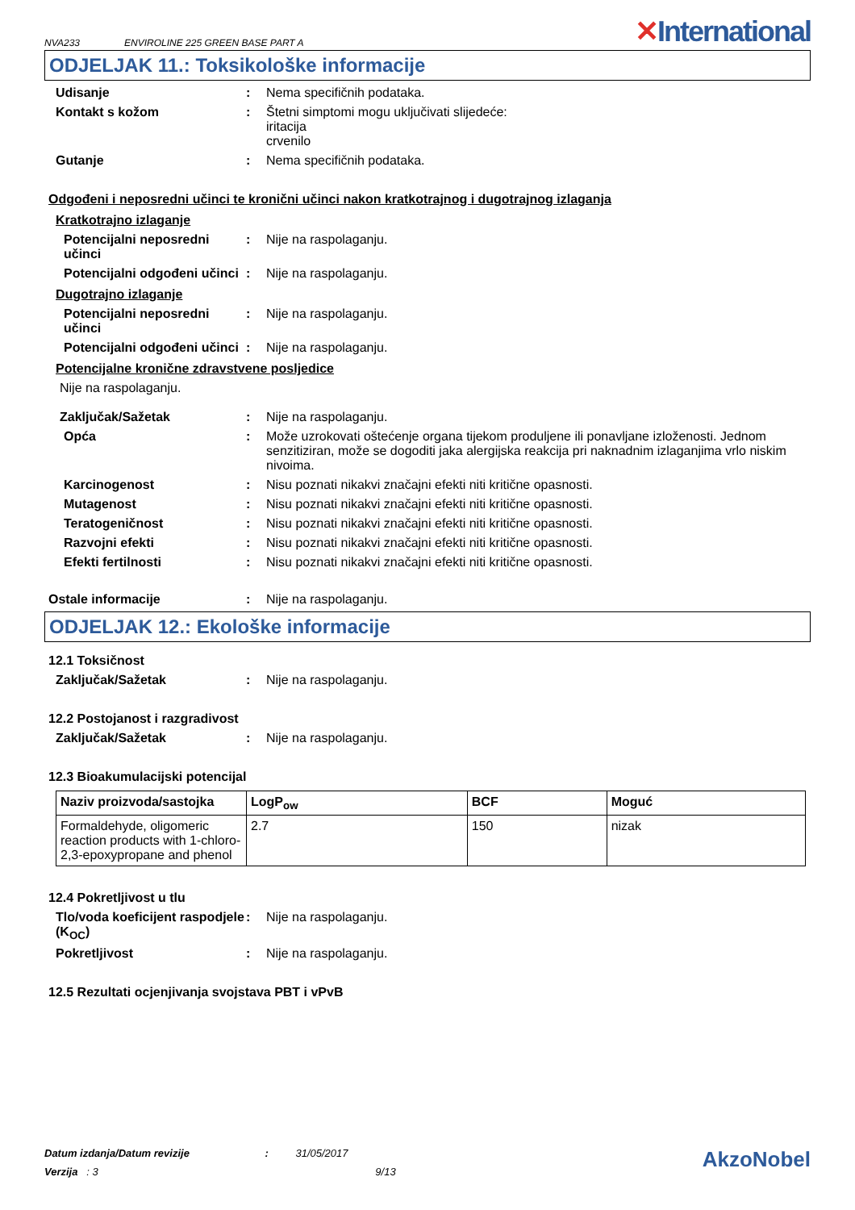NVA233
ENVIROLINE 225 GREEN BASE PART A
✕International
ODJELJAK 11.: Toksikološke informacije
Udisanje : Nema specifičnih podataka.
Kontakt s kožom : Štetni simptomi mogu uključivati slijedeće:
iritacija
crvenilo
Gutanje : Nema specifičnih podataka.
Odgođeni i neposredni učinci te kronični učinci nakon kratkotrajnog i dugotrajnog izlaganja
Kratkotrajno izlaganje
Potencijalni neposredni učinci
: Nije na raspolaganju.
Potencijalni odgođeni učinci
: Nije na raspolaganju.
Dugotrajno izlaganje
Potencijalni neposredni učinci
: Nije na raspolaganju.
Potencijalni odgođeni učinci
: Nije na raspolaganju.
Potencijalne kronične zdravstvene posljedice
Nije na raspolaganju.
Zaključak/Sažetak : Nije na raspolaganju.
Opća : Može uzrokovati oštećenje organa tijekom produljene ili ponavljane izloženosti. Jednom senzitiziran, može se dogoditi jaka alergijska reakcija pri naknadnim izlaganjima vrlo niskim nivoima.
Karcinogenost : Nisu poznati nikakvi značajni efekti niti kritične opasnosti.
Mutagenost : Nisu poznati nikakvi značajni efekti niti kritične opasnosti.
Teratogeničnost : Nisu poznati nikakvi značajni efekti niti kritične opasnosti.
Razvojni efekti : Nisu poznati nikakvi značajni efekti niti kritične opasnosti.
Efekti fertilnosti : Nisu poznati nikakvi značajni efekti niti kritične opasnosti.
Ostale informacije : Nije na raspolaganju.
ODJELJAK 12.: Ekološke informacije
12.1 Toksičnost
Zaključak/Sažetak : Nije na raspolaganju.
12.2 Postojanost i razgradivost
Zaključak/Sažetak : Nije na raspolaganju.
12.3 Bioakumulacijski potencijal
| Naziv proizvoda/sastojka | LogP<sub>ow</sub> | BCF | Moguć |
| --- | --- | --- | --- |
| Formaldehyde, oligomeric reaction products with 1-chloro-2,3-epoxypropane and phenol | 2.7 | 150 | nizak |
12.4 Pokretljivost u tlu
Tlo/voda koeficijent raspodjele (K<sub>OC</sub>)
: Nije na raspolaganju.
Pokretljivost : Nije na raspolaganju.
12.5 Rezultati ocjenjivanja svojstava PBT i vPvB
Datum izdanja/Datum revizije : 31/05/2017
Verzija : 3 9/13
AkzoNobel